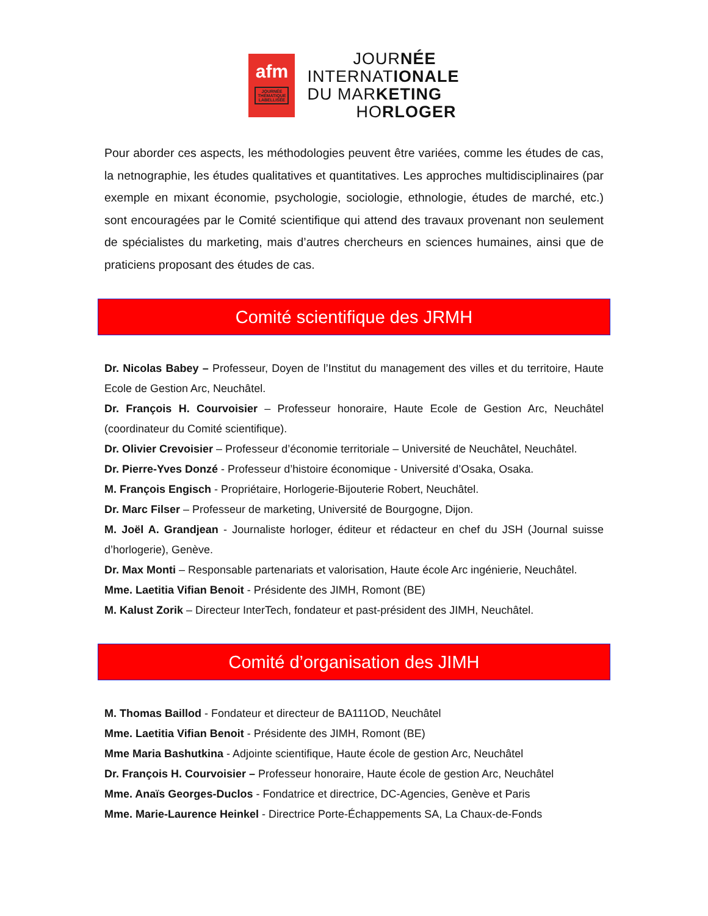afm
JOURNÉE THÉMATIQUE LABELLISÉE
JOURNÉE
INTERNATIONALE
DU MARKETING
HORLOGER
Pour aborder ces aspects, les méthodologies peuvent être variées, comme les études de cas, la netnographie, les études qualitatives et quantitatives. Les approches multidisciplinaires (par exemple en mixant économie, psychologie, sociologie, ethnologie, études de marché, etc.) sont encouragées par le Comité scientifique qui attend des travaux provenant non seulement de spécialistes du marketing, mais d’autres chercheurs en sciences humaines, ainsi que de praticiens proposant des études de cas.
Comité scientifique des JRMH
Dr. Nicolas Babey – Professeur, Doyen de l’Institut du management des villes et du territoire, Haute Ecole de Gestion Arc, Neuchâtel.
Dr. François H. Courvoisier – Professeur honoraire, Haute Ecole de Gestion Arc, Neuchâtel (coordinateur du Comité scientifique).
Dr. Olivier Crevoisier – Professeur d’économie territoriale – Université de Neuchâtel, Neuchâtel.
Dr. Pierre-Yves Donzé - Professeur d’histoire économique - Université d’Osaka, Osaka.
M. François Engisch - Propriétaire, Horlogerie-Bijouterie Robert, Neuchâtel.
Dr. Marc Filser – Professeur de marketing, Université de Bourgogne, Dijon.
M. Joël A. Grandjean - Journaliste horloger, éditeur et rédacteur en chef du JSH (Journal suisse d’horlogerie), Genève.
Dr. Max Monti – Responsable partenariats et valorisation, Haute école Arc ingénierie, Neuchâtel.
Mme. Laetitia Vifian Benoit - Présidente des JIMH, Romont (BE)
M. Kalust Zorik – Directeur InterTech, fondateur et past-président des JIMH, Neuchâtel.
Comité d’organisation des JIMH
M. Thomas Baillod - Fondateur et directeur de BA111OD, Neuchâtel
Mme. Laetitia Vifian Benoit - Présidente des JIMH, Romont (BE)
Mme Maria Bashutkina - Adjointe scientifique, Haute école de gestion Arc, Neuchâtel
Dr. François H. Courvoisier – Professeur honoraire, Haute école de gestion Arc, Neuchâtel
Mme. Anaïs Georges-Duclos - Fondatrice et directrice, DC-Agencies, Genève et Paris
Mme. Marie-Laurence Heinkel - Directrice Porte-Échappements SA, La Chaux-de-Fonds